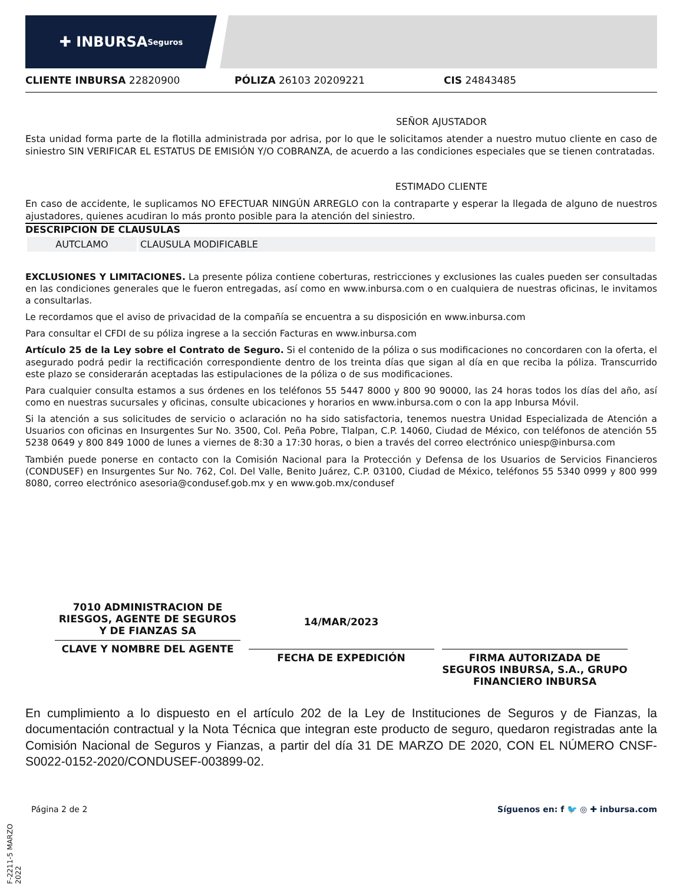F-2211-5 MARZO 2022
✚ INBURSA Seguros
CLIENTE INBURSA 22820900 PÓLIZA 26103 20209221 CIS 24843485
SEÑOR AJUSTADOR
Esta unidad forma parte de la flotilla administrada por adrisa, por lo que le solicitamos atender a nuestro mutuo cliente en caso de siniestro SIN VERIFICAR EL ESTATUS DE EMISIÓN Y/O COBRANZA, de acuerdo a las condiciones especiales que se tienen contratadas.
ESTIMADO CLIENTE
En caso de accidente, le suplicamos NO EFECTUAR NINGÚN ARREGLO con la contraparte y esperar la llegada de alguno de nuestros ajustadores, quienes acudiran lo más pronto posible para la atención del siniestro.
DESCRIPCION DE CLAUSULAS
| AUTCLAMO | CLAUSULA MODIFICABLE |
EXCLUSIONES Y LIMITACIONES. La presente póliza contiene coberturas, restricciones y exclusiones las cuales pueden ser consultadas en las condiciones generales que le fueron entregadas, así como en www.inbursa.com o en cualquiera de nuestras oficinas, le invitamos a consultarlas.
Le recordamos que el aviso de privacidad de la compañía se encuentra a su disposición en www.inbursa.com
Para consultar el CFDI de su póliza ingrese a la sección Facturas en www.inbursa.com
Artículo 25 de la Ley sobre el Contrato de Seguro. Si el contenido de la póliza o sus modificaciones no concordaren con la oferta, el asegurado podrá pedir la rectificación correspondiente dentro de los treinta días que sigan al día en que reciba la póliza. Transcurrido este plazo se considerarán aceptadas las estipulaciones de la póliza o de sus modificaciones.
Para cualquier consulta estamos a sus órdenes en los teléfonos 55 5447 8000 y 800 90 90000, las 24 horas todos los días del año, así como en nuestras sucursales y oficinas, consulte ubicaciones y horarios en www.inbursa.com o con la app Inbursa Móvil.
Si la atención a sus solicitudes de servicio o aclaración no ha sido satisfactoria, tenemos nuestra Unidad Especializada de Atención a Usuarios con oficinas en Insurgentes Sur No. 3500, Col. Peña Pobre, Tlalpan, C.P. 14060, Ciudad de México, con teléfonos de atención 55 5238 0649 y 800 849 1000 de lunes a viernes de 8:30 a 17:30 horas, o bien a través del correo electrónico uniesp@inbursa.com
También puede ponerse en contacto con la Comisión Nacional para la Protección y Defensa de los Usuarios de Servicios Financieros (CONDUSEF) en Insurgentes Sur No. 762, Col. Del Valle, Benito Juárez, C.P. 03100, Ciudad de México, teléfonos 55 5340 0999 y 800 999 8080, correo electrónico asesoria@condusef.gob.mx y en www.gob.mx/condusef
7010 ADMINISTRACION DE RIESGOS, AGENTE DE SEGUROS Y DE FIANZAS SA
CLAVE Y NOMBRE DEL AGENTE
14/MAR/2023
FECHA DE EXPEDICIÓN
FIRMA AUTORIZADA DE SEGUROS INBURSA, S.A., GRUPO FINANCIERO INBURSA
En cumplimiento a lo dispuesto en el artículo 202 de la Ley de Instituciones de Seguros y de Fianzas, la documentación contractual y la Nota Técnica que integran este producto de seguro, quedaron registradas ante la Comisión Nacional de Seguros y Fianzas, a partir del día 31 DE MARZO DE 2020, CON EL NÚMERO CNSF-S0022-0152-2020/CONDUSEF-003899-02.
Página 2 de 2 Síguenos en: f 🐦 ◎ ✚ inbursa.com